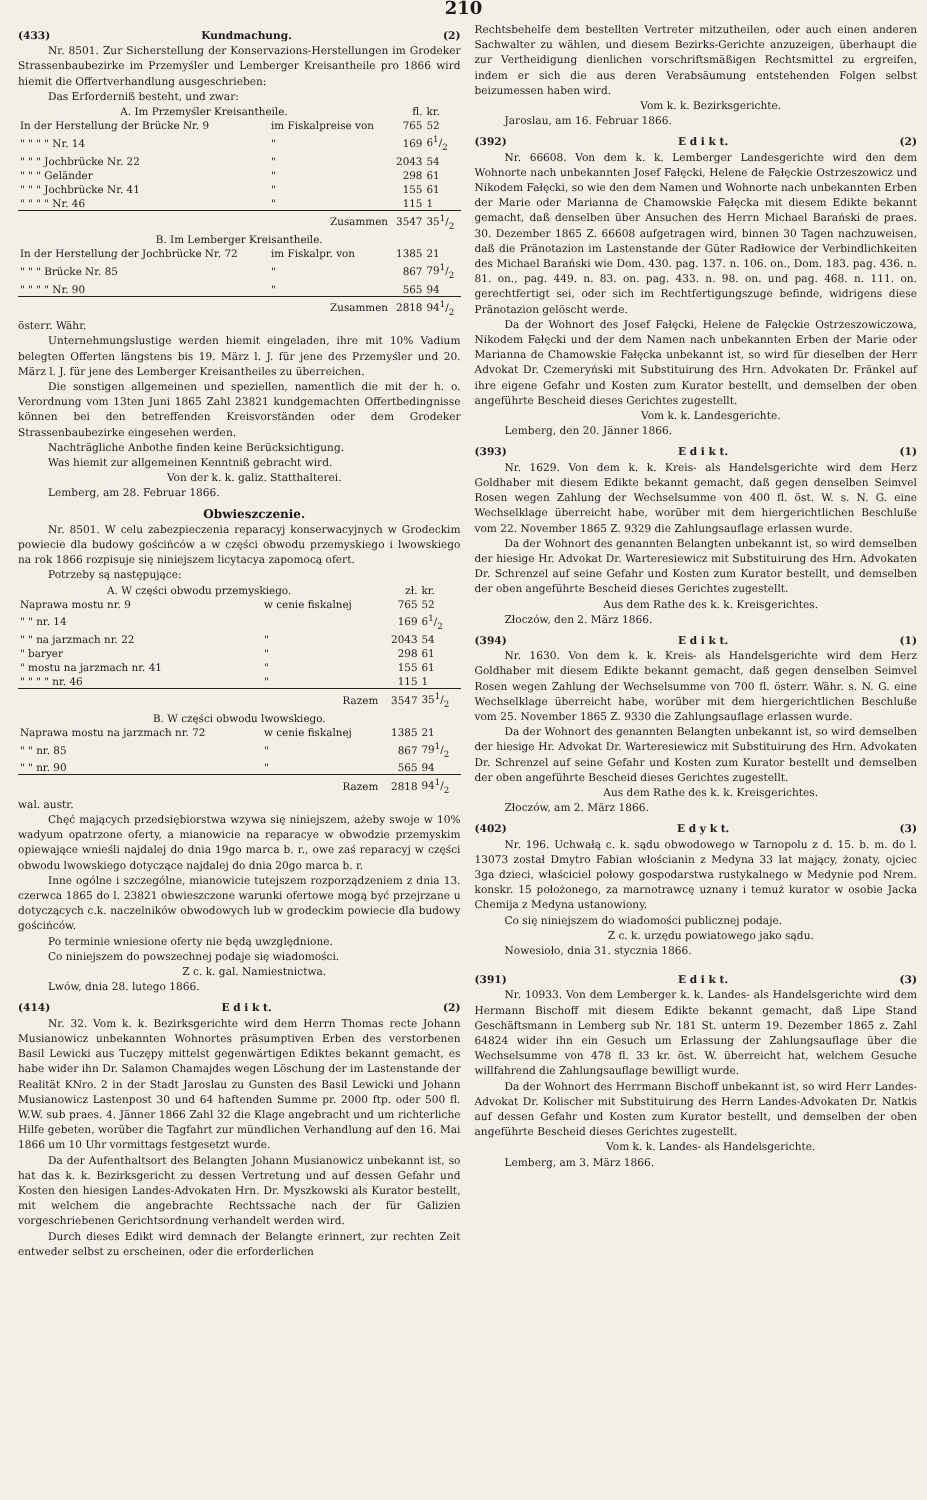210
(433) Kundmachung. (2)
Nr. 8501. Zur Sicherstellung der Konservazions-Herstellungen im Grodeker Strassenbaubezirke im Przemyśler und Lemberger Kreisantheile pro 1866 wird hiemit die Offertverhandlung ausgeschrieben:
Das Erforderniß besteht, und zwar:
| A. Im Przemyśler Kreisantheile. | | fl. | kr. |
| In der Herstellung der Brücke Nr. 9 | im Fiskalpreise von | 765 | 52 |
| " " " " Nr. 14 | " | 169 | 61/2 |
| " " " Jochbrücke Nr. 22 | " | 2043 | 54 |
| " " " Geländer | " | 298 | 61 |
| " " " Jochbrücke Nr. 41 | " | 155 | 61 |
| " " " " Nr. 46 | " | 115 | 1 |
| | Zusammen | 3547 | 351/2 |
| B. Im Lemberger Kreisantheile. | | | |
| In der Herstellung der Jochbrücke Nr. 72 | im Fiskalpr. von | 1385 | 21 |
| " " " Brücke Nr. 85 | " | 867 | 791/2 |
| " " " " Nr. 90 | " | 565 | 94 |
| | Zusammen | 2818 | 941/2 |
österr. Währ.
Unternehmungslustige werden hiemit eingeladen, ihre mit 10% Vadium belegten Offerten längstens bis 19. März l. J. für jene des Przemyśler und 20. März l. J. für jene des Lemberger Kreisantheiles zu überreichen.
Die sonstigen allgemeinen und speziellen, namentlich die mit der h. o. Verordnung vom 13ten Juni 1865 Zahl 23821 kundgemachten Offertbedingnisse können bei den betreffenden Kreisvorständen oder dem Grodeker Strassenbaubezirke eingesehen werden.
Nachträgliche Anbothe finden keine Berücksichtigung.
Was hiemit zur allgemeinen Kenntniß gebracht wird.
Von der k. k. galiz. Statthalterei.
Lemberg, am 28. Februar 1866.
Obwieszczenie.
Nr. 8501. W celu zabezpieczenia reparacyj konserwacyjnych w Grodeckim powiecie dla budowy gościńców a w części obwodu przemyskiego i lwowskiego na rok 1866 rozpisuje się niniejszem licytacya zapomocą ofert.
Potrzeby są następujące:
| A. W części obwodu przemyskiego. | | zł. | kr. |
| Naprawa mostu nr. 9 | w cenie fiskalnej | 765 | 52 |
| " " nr. 14 | | 169 | 61/2 |
| " " na jarzmach nr. 22 | " | 2043 | 54 |
| " baryer | " | 298 | 61 |
| " mostu na jarzmach nr. 41 | " | 155 | 61 |
| " " " " nr. 46 | " | 115 | 1 |
| | Razem | 3547 | 351/2 |
| B. W części obwodu lwowskiego. | | | |
| Naprawa mostu na jarzmach nr. 72 | w cenie fiskalnej | 1385 | 21 |
| " " nr. 85 | " | 867 | 791/2 |
| " " nr. 90 | " | 565 | 94 |
| | Razem | 2818 | 941/2 |
wal. austr.
Chęć mających przedsiębiorstwa wzywa się niniejszem, ażeby swoje w 10% wadyum opatrzone oferty, a mianowicie na reparacye w obwodzie przemyskim opiewające wnieśli najdalej do dnia 19go marca b. r., owe zaś reparacyj w części obwodu lwowskiego dotyczące najdalej do dnia 20go marca b. r.
Inne ogólne i szczególne, mianowicie tutejszem rozporządzeniem z dnia 13. czerwca 1865 do l. 23821 obwieszczone warunki ofertowe mogą być przejrzane u dotyczących c.k. naczelników obwodowych lub w grodeckim powiecie dla budowy gościńców.
Po terminie wniesione oferty nie będą uwzględnione.
Co niniejszem do powszechnej podaje się wiadomości.
Z c. k. gal. Namiestnictwa.
Lwów, dnia 28. lutego 1866.
(414) E d i k t. (2)
Nr. 32. Vom k. k. Bezirksgerichte wird dem Herrn Thomas recte Johann Musianowicz unbekannten Wohnortes präsumptiven Erben des verstorbenen Basil Lewicki aus Tuczępy mittelst gegenwärtigen Ediktes bekannt gemacht, es habe wider ihn Dr. Salamon Chamajdes wegen Löschung der im Lastenstande der Realität KNro. 2 in der Stadt Jaroslau zu Gunsten des Basil Lewicki und Johann Musianowicz Lastenpost 30 und 64 haftenden Summe pr. 2000 ftp. oder 500 fl. W.W. sub praes. 4. Jänner 1866 Zahl 32 die Klage angebracht und um richterliche Hilfe gebeten, worüber die Tagfahrt zur mündlichen Verhandlung auf den 16. Mai 1866 um 10 Uhr vormittags festgesetzt wurde.
Da der Aufenthaltsort des Belangten Johann Musianowicz unbekannt ist, so hat das k. k. Bezirksgericht zu dessen Vertretung und auf dessen Gefahr und Kosten den hiesigen Landes-Advokaten Hrn. Dr. Myszkowski als Kurator bestellt, mit welchem die angebrachte Rechtssache nach der für Galizien vorgeschriebenen Gerichtsordnung verhandelt werden wird.
Durch dieses Edikt wird demnach der Belangte erinnert, zur rechten Zeit entweder selbst zu erscheinen, oder die erforderlichen
Rechtsbehelfe dem bestellten Vertreter mitzutheilen, oder auch einen anderen Sachwalter zu wählen, und diesem Bezirks-Gerichte anzuzeigen, überhaupt die zur Vertheidigung dienlichen vorschriftsmäßigen Rechtsmittel zu ergreifen, indem er sich die aus deren Verabsäumung entstehenden Folgen selbst beizumessen haben wird.
Vom k. k. Bezirksgerichte.
Jaroslau, am 16. Februar 1866.
(392) E d i k t. (2)
Nr. 66608. Von dem k. k. Lemberger Landesgerichte wird den dem Wohnorte nach unbekannten Josef Fałęcki, Helene de Fałęckie Ostrzeszowicz und Nikodem Fałęcki, so wie den dem Namen und Wohnorte nach unbekannten Erben der Marie oder Marianna de Chamowskie Fałęcka mit diesem Edikte bekannt gemacht, daß denselben über Ansuchen des Herrn Michael Barański de praes. 30. Dezember 1865 Z. 66608 aufgetragen wird, binnen 30 Tagen nachzuweisen, daß die Pränotazion im Lastenstande der Güter Radłowice der Verbindlichkeiten des Michael Barański wie Dom. 430. pag. 137. n. 106. on., Dom. 183. pag. 436. n. 81. on., pag. 449. n. 83. on. pag. 433. n. 98. on. und pag. 468. n. 111. on. gerechtfertigt sei, oder sich im Rechtfertigungszuge befinde, widrigens diese Pränotazion gelöscht werde.
Da der Wohnort des Josef Fałęcki, Helene de Fałęckie Ostrzeszowiczowa, Nikodem Fałęcki und der dem Namen nach unbekannten Erben der Marie oder Marianna de Chamowskie Fałęcka unbekannt ist, so wird für dieselben der Herr Advokat Dr. Czemeryński mit Substituirung des Hrn. Advokaten Dr. Fränkel auf ihre eigene Gefahr und Kosten zum Kurator bestellt, und demselben der oben angeführte Bescheid dieses Gerichtes zugestellt.
Vom k. k. Landesgerichte.
Lemberg, den 20. Jänner 1866.
(393) E d i k t. (1)
Nr. 1629. Von dem k. k. Kreis- als Handelsgerichte wird dem Herz Goldhaber mit diesem Edikte bekannt gemacht, daß gegen denselben Seimvel Rosen wegen Zahlung der Wechselsumme von 400 fl. öst. W. s. N. G. eine Wechselklage überreicht habe, worüber mit dem hiergerichtlichen Beschluße vom 22. November 1865 Z. 9329 die Zahlungsauflage erlassen wurde.
Da der Wohnort des genannten Belangten unbekannt ist, so wird demselben der hiesige Hr. Advokat Dr. Warteresiewicz mit Substituirung des Hrn. Advokaten Dr. Schrenzel auf seine Gefahr und Kosten zum Kurator bestellt, und demselben der oben angeführte Bescheid dieses Gerichtes zugestellt.
Aus dem Rathe des k. k. Kreisgerichtes.
Złoczów, den 2. März 1866.
(394) E d i k t. (1)
Nr. 1630. Von dem k. k. Kreis- als Handelsgerichte wird dem Herz Goldhaber mit diesem Edikte bekannt gemacht, daß gegen denselben Seimvel Rosen wegen Zahlung der Wechselsumme von 700 fl. österr. Währ. s. N. G. eine Wechselklage überreicht habe, worüber mit dem hiergerichtlichen Beschluße vom 25. November 1865 Z. 9330 die Zahlungsauflage erlassen wurde.
Da der Wohnort des genannten Belangten unbekannt ist, so wird demselben der hiesige Hr. Advokat Dr. Warteresiewicz mit Substituirung des Hrn. Advokaten Dr. Schrenzel auf seine Gefahr und Kosten zum Kurator bestellt und demselben der oben angeführte Bescheid dieses Gerichtes zugestellt.
Aus dem Rathe des k. k. Kreisgerichtes.
Złoczów, am 2. März 1866.
(402) E d y k t. (3)
Nr. 196. Uchwałą c. k. sądu obwodowego w Tarnopolu z d. 15. b. m. do l. 13073 został Dmytro Fabian włościanin z Medyna 33 lat mający, żonaty, ojciec 3ga dzieci, właściciel połowy gospodarstwa rustykalnego w Medynie pod Nrem. konskr. 15 położonego, za marnotrawcę uznany i temuż kurator w osobie Jacka Chemija z Medyna ustanowiony.
Co się niniejszem do wiadomości publicznej podaje.
Z c. k. urzędu powiatowego jako sądu.
Nowesioło, dnia 31. stycznia 1866.
(391) E d i k t. (3)
Nr. 10933. Von dem Lemberger k. k. Landes- als Handelsgerichte wird dem Hermann Bischoff mit diesem Edikte bekannt gemacht, daß Lipe Stand Geschäftsmann in Lemberg sub Nr. 181 St. unterm 19. Dezember 1865 z. Zahl 64824 wider ihn ein Gesuch um Erlassung der Zahlungsauflage über die Wechselsumme von 478 fl. 33 kr. öst. W. überreicht hat, welchem Gesuche willfahrend die Zahlungsauflage bewilligt wurde.
Da der Wohnort des Herrmann Bischoff unbekannt ist, so wird Herr Landes-Advokat Dr. Kolischer mit Substituirung des Herrn Landes-Advokaten Dr. Natkis auf dessen Gefahr und Kosten zum Kurator bestellt, und demselben der oben angeführte Bescheid dieses Gerichtes zugestellt.
Vom k. k. Landes- als Handelsgerichte.
Lemberg, am 3. März 1866.